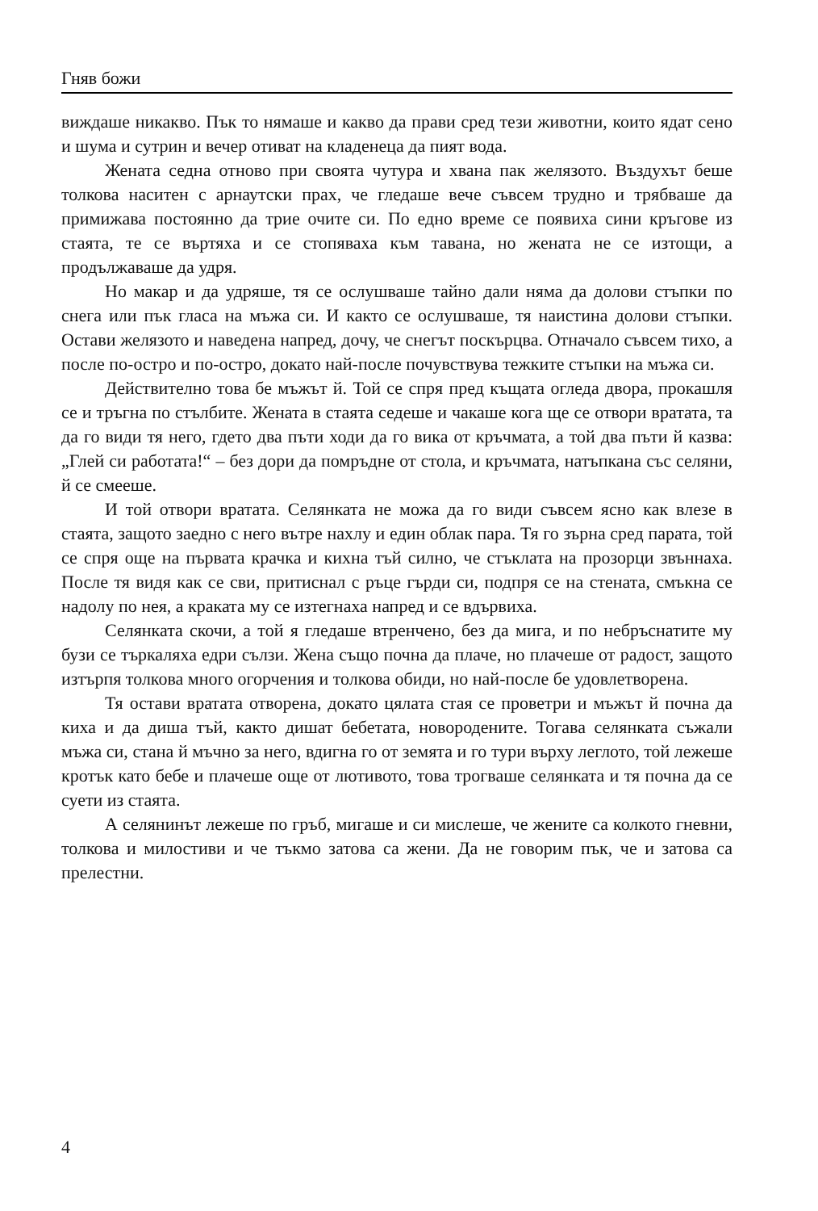Гняв божи
виждаше никакво. Пък то нямаше и какво да прави сред тези животни, които ядат сено и шума и сутрин и вечер отиват на кладенеца да пият вода.
Жената седна отново при своята чутура и хвана пак желязото. Въздухът беше толкова наситен с арнаутски прах, че гледаше вече съвсем трудно и трябваше да примижава постоянно да трие очите си. По едно време се появиха сини кръгове из стаята, те се въртяха и се стопяваха към тавана, но жената не се изтощи, а продължаваше да удря.
Но макар и да удряше, тя се ослушваше тайно дали няма да долови стъпки по снега или пък гласа на мъжа си. И както се ослушваше, тя наистина долови стъпки. Остави желязото и наведена напред, дочу, че снегът поскърцва. Отначало съвсем тихо, а после по-остро и по-остро, докато най-после почувствува тежките стъпки на мъжа си.
Действително това бе мъжът й. Той се спря пред къщата огледа двора, прокашля се и тръгна по стълбите. Жената в стаята седеше и чакаше кога ще се отвори вратата, та да го види тя него, гдето два пъти ходи да го вика от кръчмата, а той два пъти й казва: „Глей си работата!“ – без дори да помръдне от стола, и кръчмата, натъпкана със селяни, й се смееше.
И той отвори вратата. Селянката не можа да го види съвсем ясно как влезе в стаята, защото заедно с него вътре нахлу и един облак пара. Тя го зърна сред парата, той се спря още на първата крачка и кихна тъй силно, че стъклата на прозорци звъннаха. После тя видя как се сви, притиснал с ръце гърди си, подпря се на стената, смъкна се надолу по нея, а краката му се изтегнаха напред и се вдървиха.
Селянката скочи, а той я гледаше втренчено, без да мига, и по небръснатите му бузи се търкаляха едри сълзи. Жена също почна да плаче, но плачеше от радост, защото изтърпя толкова много огорчения и толкова обиди, но най-после бе удовлетворена.
Тя остави вратата отворена, докато цялата стая се проветри и мъжът й почна да киха и да диша тъй, както дишат бебетата, новородените. Тогава селянката съжали мъжа си, стана й мъчно за него, вдигна го от земята и го тури върху леглото, той лежеше кротък като бебе и плачеше още от лютивото, това трогваше селянката и тя почна да се суети из стаята.
А селянинът лежеше по гръб, мигаше и си мислеше, че жените са колкото гневни, толкова и милостиви и че тъкмо затова са жени. Да не говорим пък, че и затова са прелестни.
4